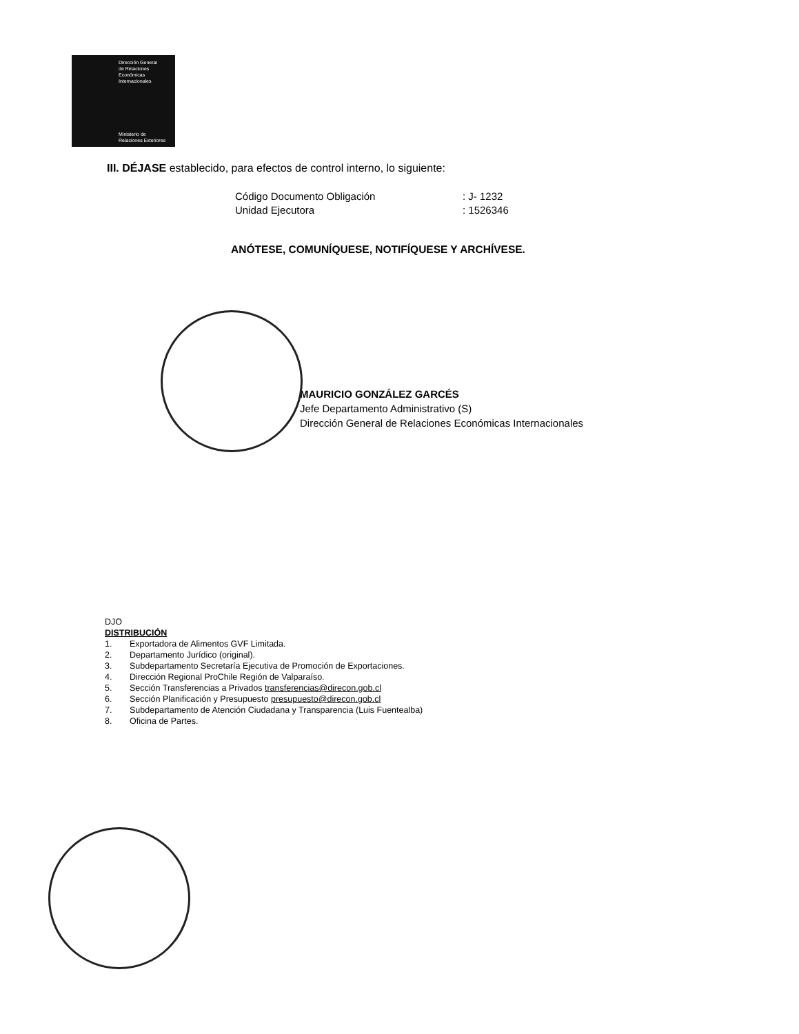Dirección General
de Relaciones
Económicas
Internacionales
Ministerio de
Relaciones Exteriores
III. DÉJASE establecido, para efectos de control interno, lo siguiente:
Código Documento Obligación: J- 1232 Unidad Ejecutora: 1526346
ANÓTESE, COMUNÍQUESE, NOTIFÍQUESE Y ARCHÍVESE.
MAURICIO GONZÁLEZ GARCÉS
Jefe Departamento Administrativo (S)
Dirección General de Relaciones Económicas Internacionales
DJO
DISTRIBUCIÓN
1. Exportadora de Alimentos GVF Limitada.
2. Departamento Jurídico (original).
3. Subdepartamento Secretaría Ejecutiva de Promoción de Exportaciones.
4. Dirección Regional ProChile Región de Valparaíso.
5. Sección Transferencias a Privados transferencias@direcon.gob.cl
6. Sección Planificación y Presupuesto presupuesto@direcon.gob.cl
7. Subdepartamento de Atención Ciudadana y Transparencia (Luis Fuentealba)
8. Oficina de Partes.